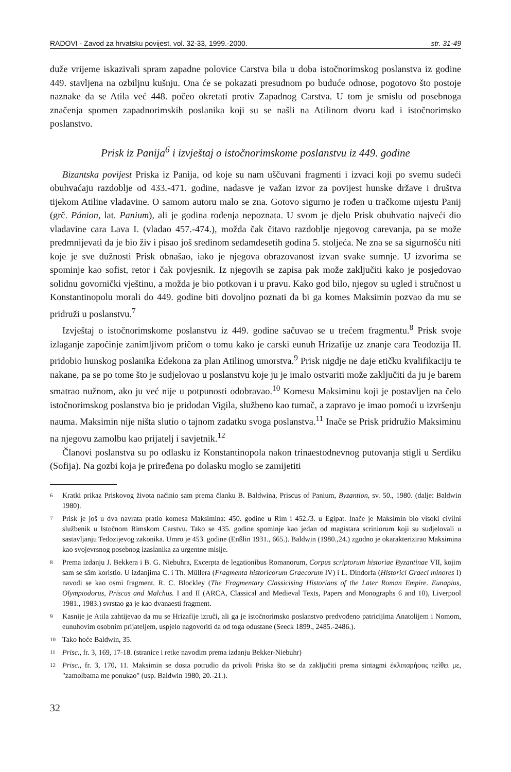RADOVI - Zavod za hrvatsku povijest, vol. 32-33, 1999.-2000. str. 31-49
duže vrijeme iskazivali spram zapadne polovice Carstva bila u doba istočnorimskog poslanstva iz godine 449. stavljena na ozbiljnu kušnju. Ona će se pokazati presudnom po buduće odnose, pogotovo što postoje naznake da se Atila već 448. počeo okretati protiv Zapadnog Carstva. U tom je smislu od posebnoga značenja spomen zapadnorimskih poslanika koji su se našli na Atilinom dvoru kad i istočnorimsko poslanstvo.
Prisk iz Panija<sup>6</sup> i izvještaj o istočnorimskome poslanstvu iz 449. godine
Bizantska povijest Priska iz Panija, od koje su nam uščuvani fragmenti i izvaci koji po svemu sudeći obuhvaćaju razdoblje od 433.-471. godine, nadasve je važan izvor za povijest hunske države i društva tijekom Atiline vladavine. O samom autoru malo se zna. Gotovo sigurno je rođen u tračkome mjestu Panij (grč. Pánion, lat. Panium), ali je godina rođenja nepoznata. U svom je djelu Prisk obuhvatio najveći dio vladavine cara Lava I. (vladao 457.-474.), možda čak čitavo razdoblje njegovog carevanja, pa se može predmnijevati da je bio živ i pisao još sredinom sedamdesetih godina 5. stoljeća. Ne zna se sa sigurnošću niti koje je sve dužnosti Prisk obnašao, iako je njegova obrazovanost izvan svake sumnje. U izvorima se spominje kao sofist, retor i čak povjesnik. Iz njegovih se zapisa pak može zaključiti kako je posjedovao solidnu govornički vještinu, a možda je bio potkovan i u pravu. Kako god bilo, njegov su ugled i stručnost u Konstantinopolu morali do 449. godine biti dovoljno poznati da bi ga komes Maksimin pozvao da mu se pridruži u poslanstvu.<sup>7</sup>
Izvještaj o istočnorimskome poslanstvu iz 449. godine sačuvao se u trećem fragmentu.<sup>8</sup> Prisk svoje izlaganje započinje zanimljivom pričom o tomu kako je carski eunuh Hrizafije uz znanje cara Teodozija II. pridobio hunskog poslanika Edekona za plan Atilinog umorstva.<sup>9</sup> Prisk nigdje ne daje etičku kvalifikaciju te nakane, pa se po tome što je sudjelovao u poslanstvu koje ju je imalo ostvariti može zaključiti da ju je barem smatrao nužnom, ako ju već nije u potpunosti odobravao.<sup>10</sup> Komesu Maksiminu koji je postavljen na čelo istočnorimskog poslanstva bio je pridodan Vigila, službeno kao tumač, a zapravo je imao pomoći u izvršenju nauma. Maksimin nije ništa slutio o tajnom zadatku svoga poslanstva.<sup>11</sup> Inače se Prisk pridružio Maksiminu na njegovu zamolbu kao prijatelj i savjetnik.<sup>12</sup>
Članovi poslanstva su po odlasku iz Konstantinopola nakon trinaestodnevnog putovanja stigli u Serdiku (Sofija). Na gozbi koja je priređena po dolasku moglo se zamijetiti
6 Kratki prikaz Priskovog života načinio sam prema članku B. Baldwina, Priscus of Panium, Byzantion, sv. 50., 1980. (dalje: Baldwin 1980).
7 Prisk je još u dva navrata pratio komesa Maksimina: 450. godine u Rim i 452./3. u Egipat. Inače je Maksimin bio visoki civilni službenik u Istočnom Rimskom Carstvu. Tako se 435. godine spominje kao jedan od magistara scriniorum koji su sudjelovali u sastavljanju Tedozijevog zakonika. Umro je 453. godine (Enßlin 1931., 665.). Baldwin (1980.,24.) zgodno je okarakterizirao Maksimina kao svojevrsnog posebnog izaslanika za urgentne misije.
8 Prema izdanju J. Bekkera i B. G. Niebuhra, Excerpta de legationibus Romanorum, Corpus scriptorum historiae Byzantinae VII, kojim sam se sâm koristio. U izdanjima C. i Th. Müllera (Fragmenta historicorum Graecorum IV) i L. Dindorfa (Historici Graeci minores I) navodi se kao osmi fragment. R. C. Blockley (The Fragmentary Classicising Historians of the Later Roman Empire. Eunapius, Olympiodorus, Priscus and Malchus. I and II (ARCA, Classical and Medieval Texts, Papers and Monographs 6 and 10), Liverpool 1981., 1983.) svrstao ga je kao dvanaesti fragment.
9 Kasnije je Atila zahtijevao da mu se Hrizafije izruči, ali ga je istočnorimsko poslanstvo predvođeno patricijima Anatolijem i Nomom, eunuhovim osobnim prijateljem, uspjelo nagovoriti da od toga odustane (Seeck 1899., 2485.-2486.).
10 Tako hoće Baldwin, 35.
11 Prisc., fr. 3, 169, 17-18. (stranice i retke navodim prema izdanju Bekker-Niebuhr)
12 Prisc., fr. 3, 170, 11. Maksimin se dosta potrudio da privoli Priska što se da zaključiti prema sintagmi ἐκλιπαρήσας πείθει με, "zamolbama me ponukao" (usp. Baldwin 1980, 20.-21.).
32